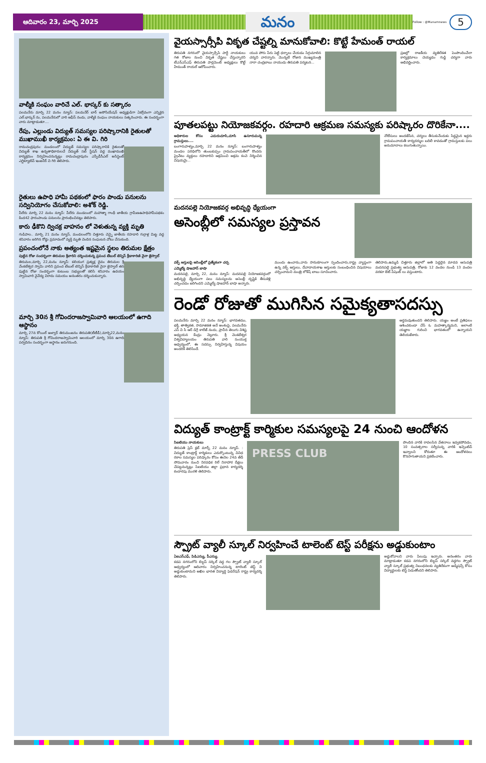ఆదివారం 23, మార్చి 2025
మనం
Follow : @Manamnews
5
వాల్మీకి సంఘం వారిచే ఎల్. భాస్కర్ కు సత్కారం
పలమనేరు మార్చి 22 మనం న్యూస్: పలమనేర్ బార్ అసోసియేషన్ అధ్యక్షుడిగా ఏకగ్రీవంగా ఎన్నికైన ఎల్.భాస్కర్ ను, పలమనేరులో వారి ఆఫీస్ నందు, వాల్మీకి సంఘం నాయకులు సత్కరించారు. ఈ సందర్భంగా వారు మాట్లాడుతూ....
రేపు, ఎల్లుండు విద్యుత్ సమస్యల పరిష్కారానికి రైతులతో ముఖాముఖీ కార్యక్రమం: ఏ ఈ వి. గిరి
రామచంద్రపురం: మండలంలో విద్యుత్ సమస్యల పరిష్కారానికి రైతులతో విద్యుత్ శాఖ ఉన్నతాధికారులచే విద్యుత్ సబ్ స్టేషన్ వద్ద ముఖాముఖి కార్యక్రమం నిర్వహించనున్నట్లు రామచంద్రాపురం ఎస్పీడీసీఎల్ అసిస్టెంట్ ఎగ్జిక్యూటివ్ ఇంజనీర్ వి గిరి తెలిపారు.
రైతులు ఉపాధి హామీ పథకంలో ఫారం పాండు పనులను సద్వినియోగం చేసుకోవాలి: అశోక్ రెడ్డి.
పీలేరు మార్చి 22 మనం న్యూస్: పీలేరు మండలంలో మహాత్మా గాంధీ జాతీయ గ్రామీణఉపాధిహామీపథకం కింద42 ఫారంపాండు పనులను ప్రారంభించినట్లు తెలిపారు.
కారు ఢీకొని ద్విచక్ర వాహనం లో వెళుతున్న వ్యక్తి మృతి
గుడిపాల.. మార్చి 21 మనం న్యూస్, మండలంలోని చిత్తూరు చెన్నై జాతీయ రహదారి గుర్రాళ్ల మిట్ట వద్ద శనివారం జరిగిన రోడ్డు ప్రమాదంలో వ్యక్తి మృతి చెందిన సంఘటన చోటు చేసుకుంది.
ప్రపంచంలోనే నాకు అత్యంత ఇష్టమైన స్థలం తిరుమల క్షేత్రం
పుట్టిన రోజు సందర్భంగా తిరుమల శ్రీవారిని దర్శించుకున్న ప్రపంచ టేబుల్ టెన్నిస్ క్రీడాకారిణి నైనా జైస్వాల్
తిరుమల,మార్చి 22,మనం న్యూస్: కలియుగ ప్రత్యక్ష దైవం తిరుమల శ్రీ వేంకటేశ్వర స్వామి వారిని ప్రపంచ టేబుల్ టెన్నిస్ క్రీడాకారిణి నైనా జైస్వాల్ తన పుట్టిన రోజు సందర్భంగా కుటుంబ సభ్యులతో కలిసి శనివారం ఉదయం స్వామివారి నైవేద్య విరామ సమయం అనంతరం దర్శించుకున్నారు.
మార్చి 30న శ్రీ గోవిందరాజస్వామివారి ఆలయంలో ఉగాది ఆస్థానం
మార్చి 27న కోయిల్ ఆళ్వార్ తిరుమంజనం తిరుపతి(టీటీడీ),మార్చి22,మనం న్యూస్: తిరుపతి శ్రీ గోవిందరాజస్వామివారి ఆలయంలో మార్చి 30న ఉగాది పర్వదినం సందర్భంగా ఆస్థానం జరుగనుంది.
వైయస్సార్సీపి వికృత చేష్టల్ని మానుకోవాలి: కొట్టే హేమంత్ రాయల్
తిరుపతి నగరంలో వైయస్సార్సీపి పార్టీ నాయకులు గత రోజుల నుంచి వికృత చేష్టలు చేస్తున్నారని టీఎన్ఎస్ఎఫ్ తిరుపతి పార్లమెంట్ అధ్యక్షులు కొట్టే హేమంత్ రాయల్ ఆరోపించారు.
యువ పోరు పేరు పెట్టి ధర్నాలు చేయడం సిగ్గుమాలిన చర్యని వారన్నారు. మొన్నటి రోజున ముఖ్యమంత్రి నారా చంద్రబాబు నాయుడు తిరుపతి పర్యటన...
ప్రజల్లో రాజకీయ వ్యతిరేకత పెంపొందించేలా కార్యక్రమాలు చెయ్యడం గుడ్డి చర్యగా వారు అభివర్ణించారు.
పూతలపట్టు నియోజకవర్గం. రహదారి ఆక్రమణ సమస్యకు పరిష్కారం దొరికేనా....
అధికారుల కోసం ఎదురుచూసి,చూసి ఉసూరుమన్న గ్రామస్తులు....
బంగారుపాళ్యం,మార్చి 22 మనం న్యూస్: బంగారుపాళ్యం మండల పరిధిలోని తుంబకుప్పం గ్రామపంచాయతీలో కొందరు ప్రైవేటు వ్యక్తులు రహదారిని ఆక్రమించి అక్రమ కంచె నిర్మించిన విషయమై...
నోటీసులు అందజేసిన, చర్యలు తీసుకునేందుకు సిద్ధమైన ఇద్దరు గ్రామపంచాయతీ కార్యదర్శుల బదిలీ కావడంతో గ్రామస్తులకు పలు అనుమానాలు కలుగుతున్నాయి.
మదనపల్లె నియోజకవర్గ అభివృద్ధి ధ్యేయంగా
అసెంబ్లీలో సమస్యల ప్రస్తావన
వక్ఫ్ ఆస్తులపై అసెంబ్లీలో ప్రత్యేకంగా చర్చ
ఎమ్మెల్యే షాజహాన్ బాషా
మదనపల్లి, మార్చి 22, మనం న్యూస్: మదనపల్లి నియోజకవర్గంలో అభివృద్ధి ధ్యేయంగా పలు సమస్యలను అసెంబ్లీ దృష్టికి తీసుకెళ్లి చర్చించడం జరిగిందని ఎమ్మెల్యే షాజహాన్ బాషా అన్నారు.
ముందు ఉంచాను,వారు సానుకూలంగా స్పందించారు,రాష్ట్ర వ్యాప్తంగా ఉన్న వక్ఫ్ ఆస్తులు, దేవాదాయశాఖ ఆస్తులకు సంబంధించిన విషయాలు చర్చించామని మంత్రి లోకేష్ బాబు సూచించారు.
తెలిపారు,ఉమ్మడి చిత్తూరు జిల్లాలో అతి పెద్దదైన మాదవ ఆసుపత్రి మదనపల్లె ప్రభుత్వ ఆసుపత్రి, రోజుకు 12 వందల నుండి 13 వందల వరకూ ఔట్ పేషెంట్ లు వస్తుంటారు.
రెండో రోజుతో ముగిసిన సమైక్యతాసదస్సు
పలమనేరు మార్చి 22 మనం న్యూస్: భాగవతము, భక్తి, తాత్వికత, సామాజికత అనే అంశంపై, పలమనేరు ఎస్ వి సి ఆర్ డిగ్రీ కాలేజ్ నందు, ప్రాచీన తెలుగు విశిష్ట అధ్యయన కేంద్రం నెల్లూరు. శ్రీ వెంకటేశ్వర విశ్వవిద్యాలయం తిరుపతి వారి సంయుక్త ఆధ్వర్యంలో, ఈ సదస్సు నిర్వహిస్తున్న విషయం అందరికీ తెలిసిందే.
అర్థమవుతుందని తెలిపారు. యజ్ఞం అంటే ప్రతిఫలం ఆశించకుండా చేసే ఓ మహత్కార్యమని, అలాంటి యజ్ఞాల గురించి భాగవతంలో ఉన్నాయని తెలియజేశారు.
విద్యుత్ కాంట్రాక్ట్ కార్మికుల సమస్యలపై 24 నుంచి ఆందోళన
సిఐటియు నాయకులు
తిరుపతి ప్రెస్ క్లబ్ మార్చ్ 22 మనం న్యూస్. : విద్యుత్ కాంట్రాక్ట్ కార్మికులు ఎదుర్కొంటున్న వివిధ రకాల సమస్యల పరిష్కారం కోసం ఈనెల 24వ తేదీ సోమవారం నుంచి నిరవధిక రిలే నిరాహార దీక్షలు చేపట్టనున్నట్లు సిఐటియు జిల్లా ప్రధాన కార్యదర్శి కందారపు మురళి తెలిపారు.
PRESS CLUB
పొందిన వారికి రావలసిన వేతనాలు ఇవ్వకపోవడం, 10 సంవత్సరాల సర్వీసున్న వారికి ఇన్సెంటివ్ ఇవ్వాలని కోరుతూ ఈ ఆందోళనలు కొనసాగుతాయని ప్రకటించారు.
స్ప్రౌట్ వ్యాలీ స్కూల్ నిర్వహించే టాలెంట్ టెస్ట్ పరీక్షను అడ్డుకుంటాం
ఏఐఎస్ఎఫ్, పిడిఎస్యు, పీఎస్యు.
కడప నగరంలోని బిల్టప్ సర్కిల్ వద్ద గల స్ప్రౌట్ వ్యాలీ స్కూల్ ఆధ్వర్యంలో ఆదివారం నిర్వహించనున్న టాలెంట్ టెస్ట్ ని అడ్డుకుంటామని అఖిల భారత విద్యార్థి ఫెడరేషన్ రాష్ట్ర కార్యదర్శి తెలిపారు.
అడ్డుకోవాలని వారు పిలుపు ఇచ్చారు. అనంతరం వారు మాట్లాడుతూ కడప నగరంలోని బిల్టప్ సర్కిల్ వద్దగల స్ప్రౌట్ వ్యాలీ స్కూల్ ప్రభుత్వ నిబంధనలకు వ్యతిరేకంగా అడ్మిషన్స్ కోసం విద్యార్థులకు టెస్ట్ పెడుతోందని తెలిపారు.